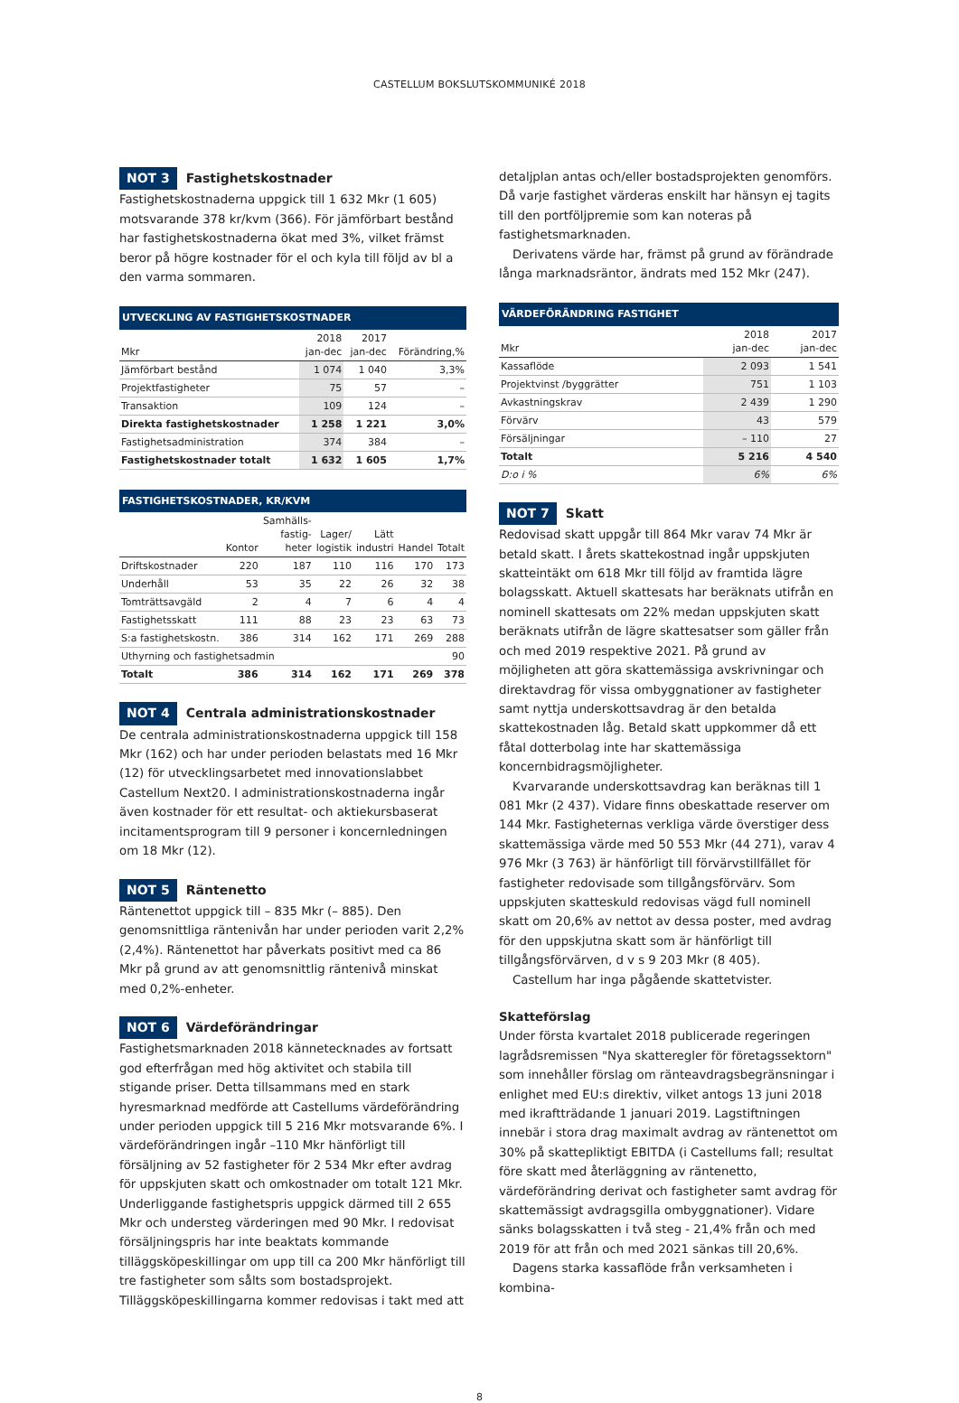CASTELLUM BOKSLUTSKOMMUNIKÉ 2018
NOT 3 Fastighetskostnader
Fastighetskostnaderna uppgick till 1 632 Mkr (1 605) motsvarande 378 kr/kvm (366). För jämförbart bestånd har fastighetskostnaderna ökat med 3%, vilket främst beror på högre kostnader för el och kyla till följd av bl a den varma sommaren.
UTVECKLING AV FASTIGHETSKOSTNADER
| Mkr | 2018 jan-dec | 2017 jan-dec | Förändring,% |
| --- | --- | --- | --- |
| Jämförbart bestånd | 1 074 | 1 040 | 3,3% |
| Projektfastigheter | 75 | 57 | – |
| Transaktion | 109 | 124 | – |
| Direkta fastighetskostnader | 1 258 | 1 221 | 3,0% |
| Fastighetsadministration | 374 | 384 | – |
| Fastighetskostnader totalt | 1 632 | 1 605 | 1,7% |
FASTIGHETSKOSTNADER, KR/KVM
| | Kontor | Samhälls- fastig- heter | Lager/ logistik | Lätt industri | Handel | Totalt |
| --- | --- | --- | --- | --- | --- | --- |
| Driftskostnader | 220 | 187 | 110 | 116 | 170 | 173 |
| Underhåll | 53 | 35 | 22 | 26 | 32 | 38 |
| Tomträttsavgäld | 2 | 4 | 7 | 6 | 4 | 4 |
| Fastighetsskatt | 111 | 88 | 23 | 23 | 63 | 73 |
| S:a fastighetskostn. | 386 | 314 | 162 | 171 | 269 | 288 |
| Uthyrning och fastighetsadmin | | | | | | 90 |
| Totalt | 386 | 314 | 162 | 171 | 269 | 378 |
NOT 4 Centrala administrationskostnader
De centrala administrationskostnaderna uppgick till 158 Mkr (162) och har under perioden belastats med 16 Mkr (12) för utvecklingsarbetet med innovationslabbet Castellum Next20. I administrationskostnaderna ingår även kostnader för ett resultat- och aktiekursbaserat incitamentsprogram till 9 personer i koncernledningen om 18 Mkr (12).
NOT 5 Räntenetto
Räntenettot uppgick till – 835 Mkr (– 885). Den genomsnittliga räntenivån har under perioden varit 2,2% (2,4%). Räntenettot har påverkats positivt med ca 86 Mkr på grund av att genomsnittlig räntenivå minskat med 0,2%-enheter.
NOT 6 Värdeförändringar
Fastighetsmarknaden 2018 kännetecknades av fortsatt god efterfrågan med hög aktivitet och stabila till stigande priser. Detta tillsammans med en stark hyresmarknad medförde att Castellums värdeförändring under perioden uppgick till 5 216 Mkr motsvarande 6%. I värdeförändringen ingår –110 Mkr hänförligt till försäljning av 52 fastigheter för 2 534 Mkr efter avdrag för uppskjuten skatt och omkostnader om totalt 121 Mkr. Underliggande fastighetspris uppgick därmed till 2 655 Mkr och understeg värderingen med 90 Mkr. I redovisat försäljningspris har inte beaktats kommande tilläggsköpeskillingar om upp till ca 200 Mkr hänförligt till tre fastigheter som sålts som bostadsprojekt. Tilläggsköpeskillingarna kommer redovisas i takt med att
detaljplan antas och/eller bostadsprojekten genomförs. Då varje fastighet värderas enskilt har hänsyn ej tagits till den portföljpremie som kan noteras på fastighetsmarknaden.
Derivatens värde har, främst på grund av förändrade långa marknadsräntor, ändrats med 152 Mkr (247).
VÄRDEFÖRÄNDRING FASTIGHET
| Mkr | 2018 jan-dec | 2017 jan-dec |
| --- | --- | --- |
| Kassaflöde | 2 093 | 1 541 |
| Projektvinst /byggrätter | 751 | 1 103 |
| Avkastningskrav | 2 439 | 1 290 |
| Förvärv | 43 | 579 |
| Försäljningar | – 110 | 27 |
| Totalt | 5 216 | 4 540 |
| D:o i % | 6% | 6% |
NOT 7 Skatt
Redovisad skatt uppgår till 864 Mkr varav 74 Mkr är betald skatt. I årets skattekostnad ingår uppskjuten skatteintäkt om 618 Mkr till följd av framtida lägre bolagsskatt. Aktuell skattesats har beräknats utifrån en nominell skattesats om 22% medan uppskjuten skatt beräknats utifrån de lägre skattesatser som gäller från och med 2019 respektive 2021. På grund av möjligheten att göra skattemässiga avskrivningar och direktavdrag för vissa ombyggnationer av fastigheter samt nyttja underskottsavdrag är den betalda skattekostnaden låg. Betald skatt uppkommer då ett fåtal dotterbolag inte har skattemässiga koncernbidragsmöjligheter.
Kvarvarande underskottsavdrag kan beräknas till 1 081 Mkr (2 437). Vidare finns obeskattade reserver om 144 Mkr. Fastigheternas verkliga värde överstiger dess skattemässiga värde med 50 553 Mkr (44 271), varav 4 976 Mkr (3 763) är hänförligt till förvärvstillfället för fastigheter redovisade som tillgångsförvärv. Som uppskjuten skatteskuld redovisas vägd full nominell skatt om 20,6% av nettot av dessa poster, med avdrag för den uppskjutna skatt som är hänförligt till tillgångsförvärven, d v s 9 203 Mkr (8 405).
Castellum har inga pågående skattetvister.
Skatteförslag
Under första kvartalet 2018 publicerade regeringen lagrådsremissen "Nya skatteregler för företagssektorn" som innehåller förslag om ränteavdragsbegränsningar i enlighet med EU:s direktiv, vilket antogs 13 juni 2018 med ikraftträdande 1 januari 2019. Lagstiftningen innebär i stora drag maximalt avdrag av räntenettot om 30% på skattepliktigt EBITDA (i Castellums fall; resultat före skatt med återläggning av räntenetto, värdeförändring derivat och fastigheter samt avdrag för skattemässigt avdragsgilla ombyggnationer). Vidare sänks bolagsskatten i två steg - 21,4% från och med 2019 för att från och med 2021 sänkas till 20,6%.
Dagens starka kassaflöde från verksamheten i kombina-
8